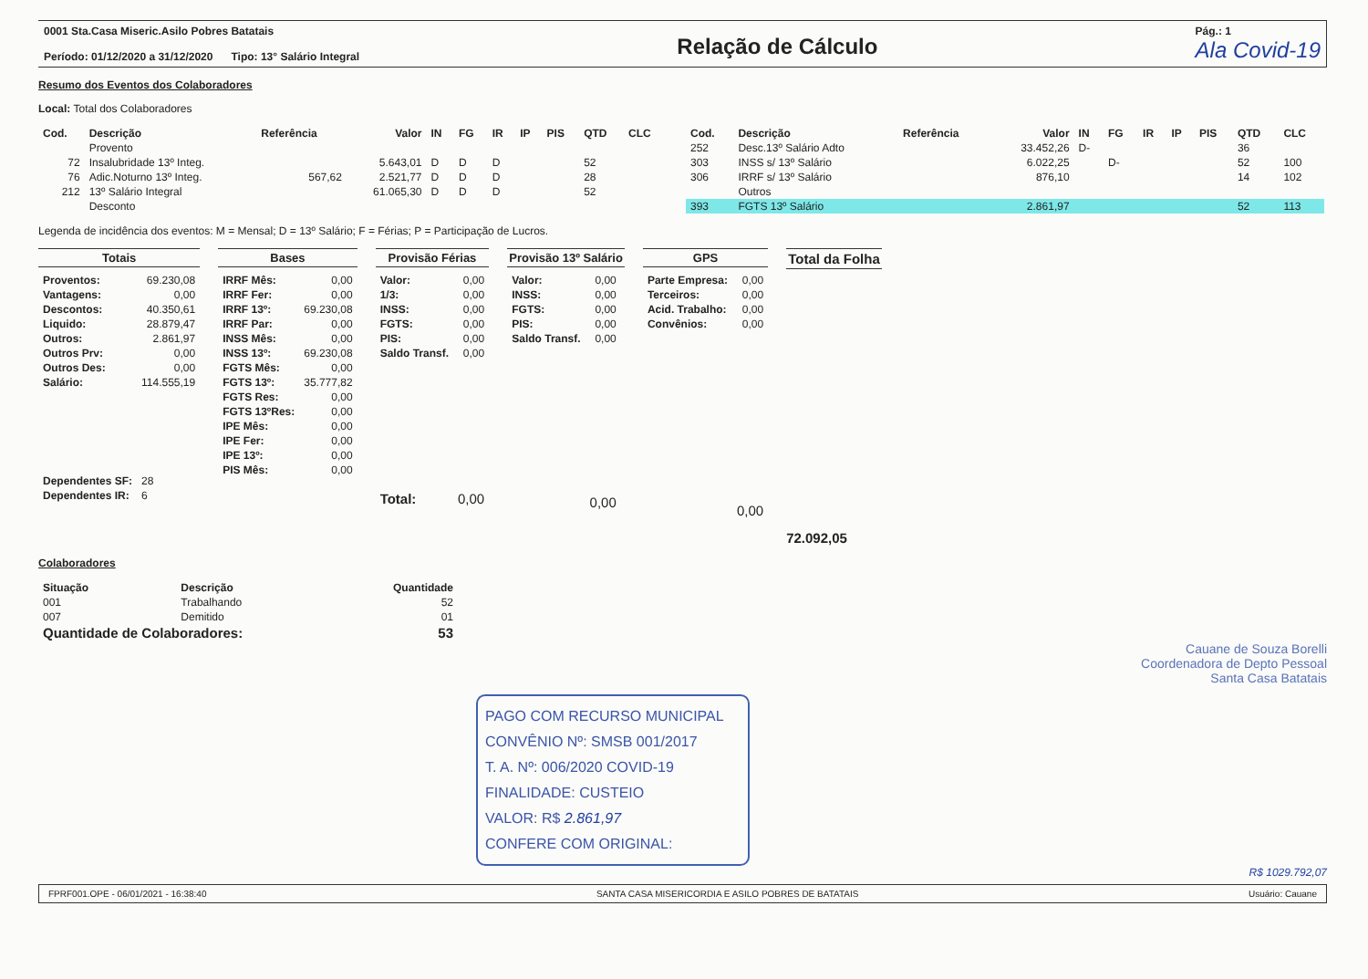0001 Sta.Casa Miseric.Asilo Pobres Batatais
Período: 01/12/2020 a 31/12/2020 Tipo: 13° Salário Integral
Relação de Cálculo
Pág.: 1
Ala Covid-19
Resumo dos Eventos dos Colaboradores
Local: Total dos Colaboradores
| Cod. | Descrição | Referência | Valor | IN | FG | IR | IP | PIS | QTD | CLC |
| --- | --- | --- | --- | --- | --- | --- | --- | --- | --- | --- |
| | Provento | | | | | | | | | |
| 72 | Insalubridade 13º Integ. | | 5.643,01 | D | D | D | | | 52 | |
| 76 | Adic.Noturno 13º Integ. | 567,62 | 2.521,77 | D | D | D | | | 28 | |
| 212 | 13º Salário Integral | | 61.065,30 | D | D | D | | | 52 | |
| | Desconto | | | | | | | | | |
| Cod. | Descrição | Referência | Valor | IN | FG | IR | IP | PIS | QTD | CLC |
| --- | --- | --- | --- | --- | --- | --- | --- | --- | --- | --- |
| 252 | Desc.13º Salário Adto | | 33.452,26 | D- | | | | | 36 | |
| 303 | INSS s/ 13º Salário | | 6.022,25 | | D- | | | | 52 | 100 |
| 306 | IRRF s/ 13º Salário | | 876,10 | | | | | | 14 | 102 |
| | Outros | | | | | | | | | |
| 393 | FGTS 13º Salário | | 2.861,97 | | | | | | 52 | 113 |
Legenda de incidência dos eventos: M = Mensal; D = 13º Salário; F = Férias; P = Participação de Lucros.
Totais
| Proventos: | 69.230,08 |
| Vantagens: | 0,00 |
| Descontos: | 40.350,61 |
| Liquido: | 28.879,47 |
| Outros: | 2.861,97 |
| Outros Prv: | 0,00 |
| Outros Des: | 0,00 |
| Salário: | 114.555,19 |
| Dependentes SF: | 28 |
| Dependentes IR: | 6 |
Bases
| IRRF Mês: | 0,00 |
| IRRF Fer: | 0,00 |
| IRRF 13º: | 69.230,08 |
| IRRF Par: | 0,00 |
| INSS Mês: | 0,00 |
| INSS 13º: | 69.230,08 |
| FGTS Mês: | 0,00 |
| FGTS 13º: | 35.777,82 |
| FGTS Res: | 0,00 |
| FGTS 13ºRes: | 0,00 |
| IPE Mês: | 0,00 |
| IPE Fer: | 0,00 |
| IPE 13º: | 0,00 |
| PIS Mês: | 0,00 |
Provisão Férias
| Valor: | 0,00 |
| 1/3: | 0,00 |
| INSS: | 0,00 |
| FGTS: | 0,00 |
| PIS: | 0,00 |
| Saldo Transf. | 0,00 |
| Total: | 0,00 |
Provisão 13º Salário
| Valor: | 0,00 |
| INSS: | 0,00 |
| FGTS: | 0,00 |
| PIS: | 0,00 |
| Saldo Transf. | 0,00 |
| | 0,00 |
GPS
| Parte Empresa: | 0,00 |
| Terceiros: | 0,00 |
| Acid. Trabalho: | 0,00 |
| Convênios: | 0,00 |
| | 0,00 |
Total da Folha
72.092,05
Colaboradores
| Situação | Descrição | Quantidade |
| --- | --- | --- |
| 001 | Trabalhando | 52 |
| 007 | Demitido | 01 |
| Quantidade de Colaboradores: | | 53 |
Cauane de Souza Borelli
Coordenadora de Depto Pessoal
Santa Casa Batatais
PAGO COM RECURSO MUNICIPAL
CONVÊNIO Nº: SMSB 001/2017
T. A. Nº: 006/2020 COVID-19
FINALIDADE: CUSTEIO
VALOR: R$ 2.861,97
CONFERE COM ORIGINAL:
R$ 1029.792,07
FPRF001.OPE - 06/01/2021 - 16:38:40 SANTA CASA MISERICORDIA E ASILO POBRES DE BATATAIS Usuário: Cauane